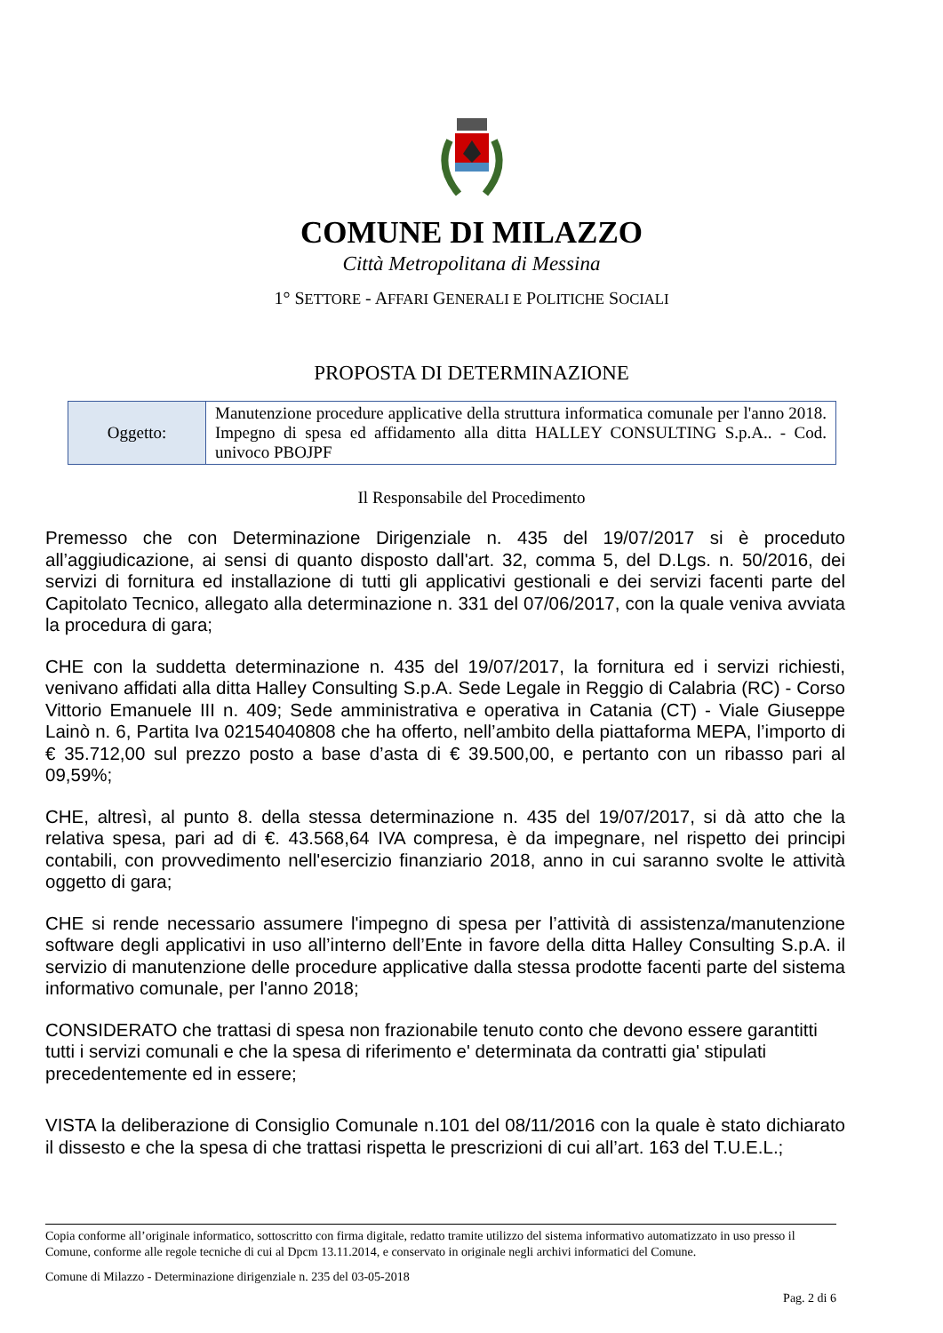COMUNE DI MILAZZO
Città Metropolitana di Messina
1° SETTORE - AFFARI GENERALI E POLITICHE SOCIALI
PROPOSTA DI DETERMINAZIONE
| Oggetto: | Manutenzione procedure applicative della struttura informatica comunale per l'anno 2018. Impegno di spesa ed affidamento alla ditta HALLEY CONSULTING S.p.A.. - Cod. univoco PBOJPF |
Il Responsabile del Procedimento
Premesso che con Determinazione Dirigenziale n. 435 del 19/07/2017 si è proceduto all’aggiudicazione, ai sensi di quanto disposto dall'art. 32, comma 5, del D.Lgs. n. 50/2016, dei servizi di fornitura ed installazione di tutti gli applicativi gestionali e dei servizi facenti parte del Capitolato Tecnico, allegato alla determinazione n. 331 del 07/06/2017, con la quale veniva avviata la procedura di gara;
CHE con la suddetta determinazione n. 435 del 19/07/2017, la fornitura ed i servizi richiesti, venivano affidati alla ditta Halley Consulting S.p.A. Sede Legale in Reggio di Calabria (RC) - Corso Vittorio Emanuele III n. 409; Sede amministrativa e operativa in Catania (CT) - Viale Giuseppe Lainò n. 6, Partita Iva 02154040808 che ha offerto, nell’ambito della piattaforma MEPA, l’importo di € 35.712,00 sul prezzo posto a base d’asta di € 39.500,00, e pertanto con un ribasso pari al 09,59%;
CHE, altresì, al punto 8. della stessa determinazione n. 435 del 19/07/2017, si dà atto che la relativa spesa, pari ad di €. 43.568,64 IVA compresa, è da impegnare, nel rispetto dei principi contabili, con provvedimento nell'esercizio finanziario 2018, anno in cui saranno svolte le attività oggetto di gara;
CHE si rende necessario assumere l'impegno di spesa per l’attività di assistenza/manutenzione software degli applicativi in uso all’interno dell’Ente in favore della ditta Halley Consulting S.p.A. il servizio di manutenzione delle procedure applicative dalla stessa prodotte facenti parte del sistema informativo comunale, per l'anno 2018;
CONSIDERATO che trattasi di spesa non frazionabile tenuto conto che devono essere garantitti tutti i servizi comunali e che la spesa di riferimento e' determinata da contratti gia' stipulati precedentemente ed in essere;
VISTA la deliberazione di Consiglio Comunale n.101 del 08/11/2016 con la quale è stato dichiarato il dissesto e che la spesa di che trattasi rispetta le prescrizioni di cui all’art. 163 del T.U.E.L.;
Copia conforme all’originale informatico, sottoscritto con firma digitale, redatto tramite utilizzo del sistema informativo automatizzato in uso presso il Comune, conforme alle regole tecniche di cui al Dpcm 13.11.2014, e conservato in originale negli archivi informatici del Comune.
Comune di Milazzo - Determinazione dirigenziale n. 235 del 03-05-2018
Pag. 2 di 6